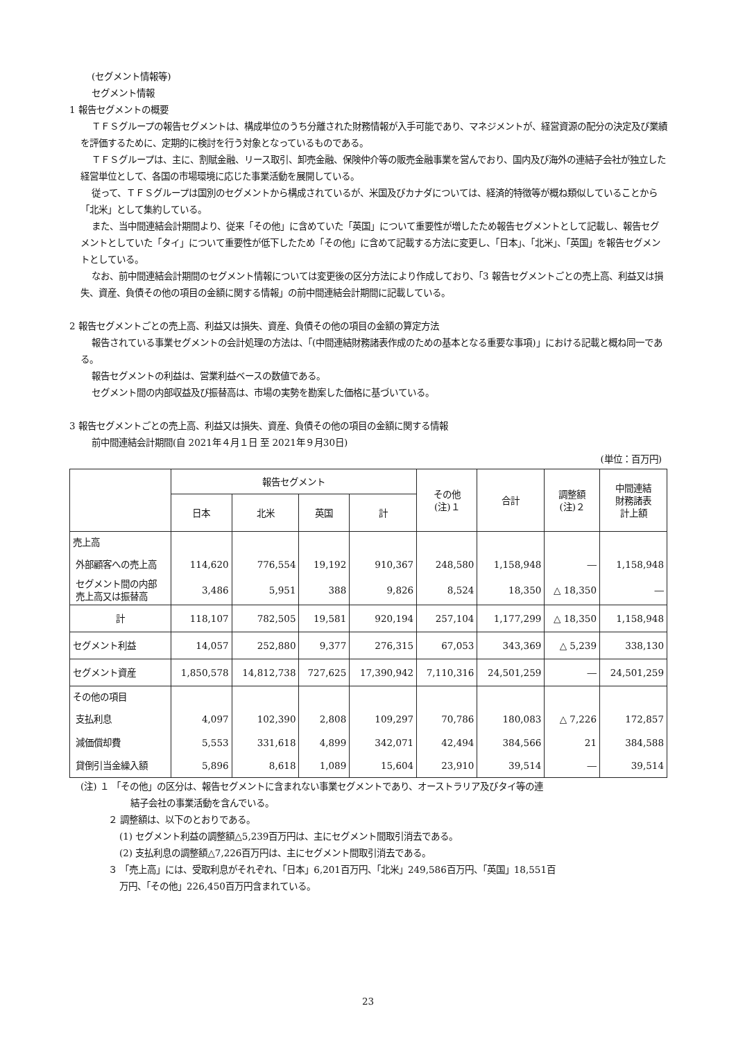(セグメント情報等)
セグメント情報
1 報告セグメントの概要
ＴＦＳグループの報告セグメントは、構成単位のうち分離された財務情報が入手可能であり、マネジメントが、経営資源の配分の決定及び業績を評価するために、定期的に検討を行う対象となっているものである。
ＴＦＳグループは、主に、割賦金融、リース取引、卸売金融、保険仲介等の販売金融事業を営んでおり、国内及び海外の連結子会社が独立した経営単位として、各国の市場環境に応じた事業活動を展開している。
従って、ＴＦＳグループは国別のセグメントから構成されているが、米国及びカナダについては、経済的特徴等が概ね類似していることから「北米」として集約している。
また、当中間連結会計期間より、従来「その他」に含めていた「英国」について重要性が増したため報告セグメントとして記載し、報告セグメントとしていた「タイ」について重要性が低下したため「その他」に含めて記載する方法に変更し、「日本」、「北米」、「英国」を報告セグメントとしている。
なお、前中間連結会計期間のセグメント情報については変更後の区分方法により作成しており、「3 報告セグメントごとの売上高、利益又は損失、資産、負債その他の項目の金額に関する情報」の前中間連結会計期間に記載している。
2 報告セグメントごとの売上高、利益又は損失、資産、負債その他の項目の金額の算定方法
報告されている事業セグメントの会計処理の方法は、「(中間連結財務諸表作成のための基本となる重要な事項)」における記載と概ね同一である。
報告セグメントの利益は、営業利益ベースの数値である。
セグメント間の内部収益及び振替高は、市場の実勢を勘案した価格に基づいている。
3 報告セグメントごとの売上高、利益又は損失、資産、負債その他の項目の金額に関する情報
前中間連結会計期間(自 2021年４月１日 至 2021年９月30日)
(単位：百万円)
| | 報告セグメント | | | | その他 (注)１ | 合計 | 調整額 (注)２ | 中間連結 財務諸表 計上額 |
| --- | --- | --- | --- | --- | --- | --- | --- | --- |
| | 日本 | 北米 | 英国 | 計 | | | | |
| 売上高 | | | | | | | | |
| 外部顧客への売上高 | 114,620 | 776,554 | 19,192 | 910,367 | 248,580 | 1,158,948 | ― | 1,158,948 |
| セグメント間の内部 売上高又は振替高 | 3,486 | 5,951 | 388 | 9,826 | 8,524 | 18,350 | △ 18,350 | ― |
| 計 | 118,107 | 782,505 | 19,581 | 920,194 | 257,104 | 1,177,299 | △ 18,350 | 1,158,948 |
| セグメント利益 | 14,057 | 252,880 | 9,377 | 276,315 | 67,053 | 343,369 | △ 5,239 | 338,130 |
| セグメント資産 | 1,850,578 | 14,812,738 | 727,625 | 17,390,942 | 7,110,316 | 24,501,259 | ― | 24,501,259 |
| その他の項目 | | | | | | | | |
| 支払利息 | 4,097 | 102,390 | 2,808 | 109,297 | 70,786 | 180,083 | △ 7,226 | 172,857 |
| 減価償却費 | 5,553 | 331,618 | 4,899 | 342,071 | 42,494 | 384,566 | 21 | 384,588 |
| 貸倒引当金繰入額 | 5,896 | 8,618 | 1,089 | 15,604 | 23,910 | 39,514 | ― | 39,514 |
(注) １ 「その他」の区分は、報告セグメントに含まれない事業セグメントであり、オーストラリア及びタイ等の連
結子会社の事業活動を含んでいる。
２ 調整額は、以下のとおりである。
(1) セグメント利益の調整額△5,239百万円は、主にセグメント間取引消去である。
(2) 支払利息の調整額△7,226百万円は、主にセグメント間取引消去である。
３ 「売上高」には、受取利息がそれぞれ、「日本」6,201百万円、「北米」249,586百万円、「英国」18,551百
万円、「その他」226,450百万円含まれている。
23